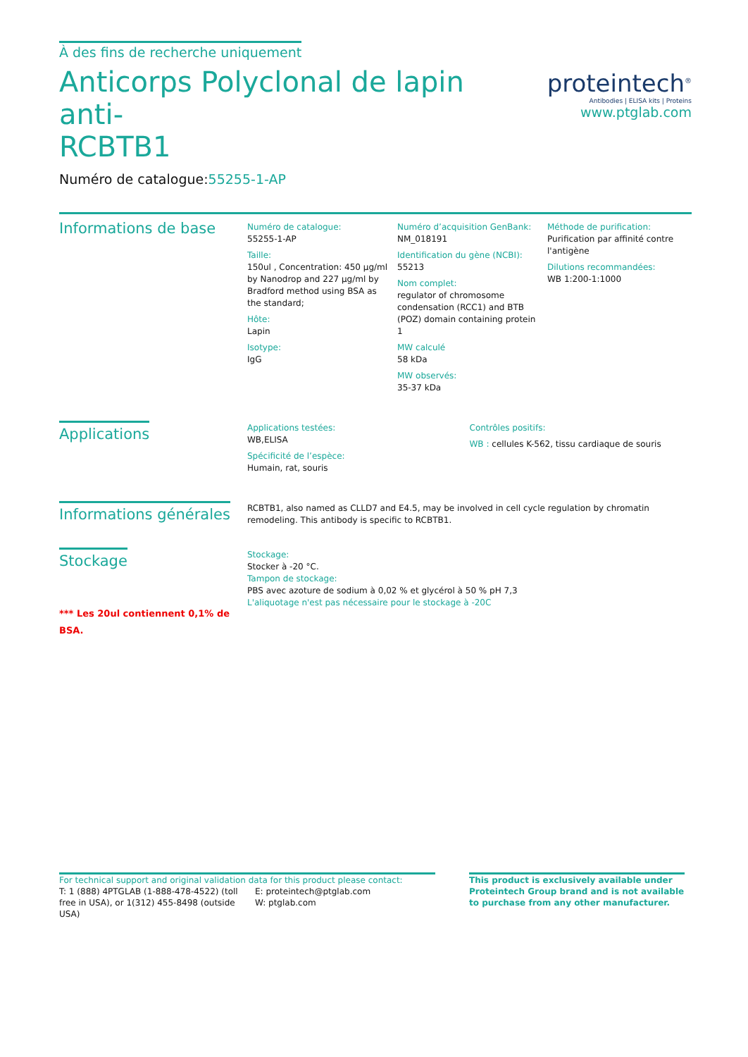À des fins de recherche uniquement
Anticorps Polyclonal de lapin anti-
RCBTB1
Numéro de catalogue:55255-1-AP
proteintech<sup>®</sup>
Antibodies | ELISA kits | Proteins
www.ptglab.com
Informations de base
Numéro de catalogue:
55255-1-AP
Taille:
150ul , Concentration: 450 μg/ml by Nanodrop and 227 μg/ml by Bradford method using BSA as the standard;
Hôte:
Lapin
Isotype:
IgG
Numéro d’acquisition GenBank:
NM_018191
Identification du gène (NCBI):
55213
Nom complet:
regulator of chromosome condensation (RCC1) and BTB (POZ) domain containing protein 1
MW calculé
58 kDa
MW observés:
35-37 kDa
Méthode de purification:
Purification par affinité contre l'antigène
Dilutions recommandées:
WB 1:200-1:1000
Applications
Applications testées:
WB,ELISA
Spécificité de l’espèce:
Humain, rat, souris
Contrôles positifs:
WB : cellules K-562, tissu cardiaque de souris
Informations générales
RCBTB1, also named as CLLD7 and E4.5, may be involved in cell cycle regulation by chromatin remodeling. This antibody is specific to RCBTB1.
Stockage
*** Les 20ul contiennent 0,1% de BSA.
Stockage:
Stocker à -20 °C.
Tampon de stockage:
PBS avec azoture de sodium à 0,02 % et glycérol à 50 % pH 7,3
L'aliquotage n'est pas nécessaire pour le stockage à -20C
For technical support and original validation data for this product please contact:
T: 1 (888) 4PTGLAB (1-888-478-4522) (toll free in USA), or 1(312) 455-8498 (outside USA)
E: proteintech@ptglab.com
W: ptglab.com
This product is exclusively available under Proteintech Group brand and is not available to purchase from any other manufacturer.